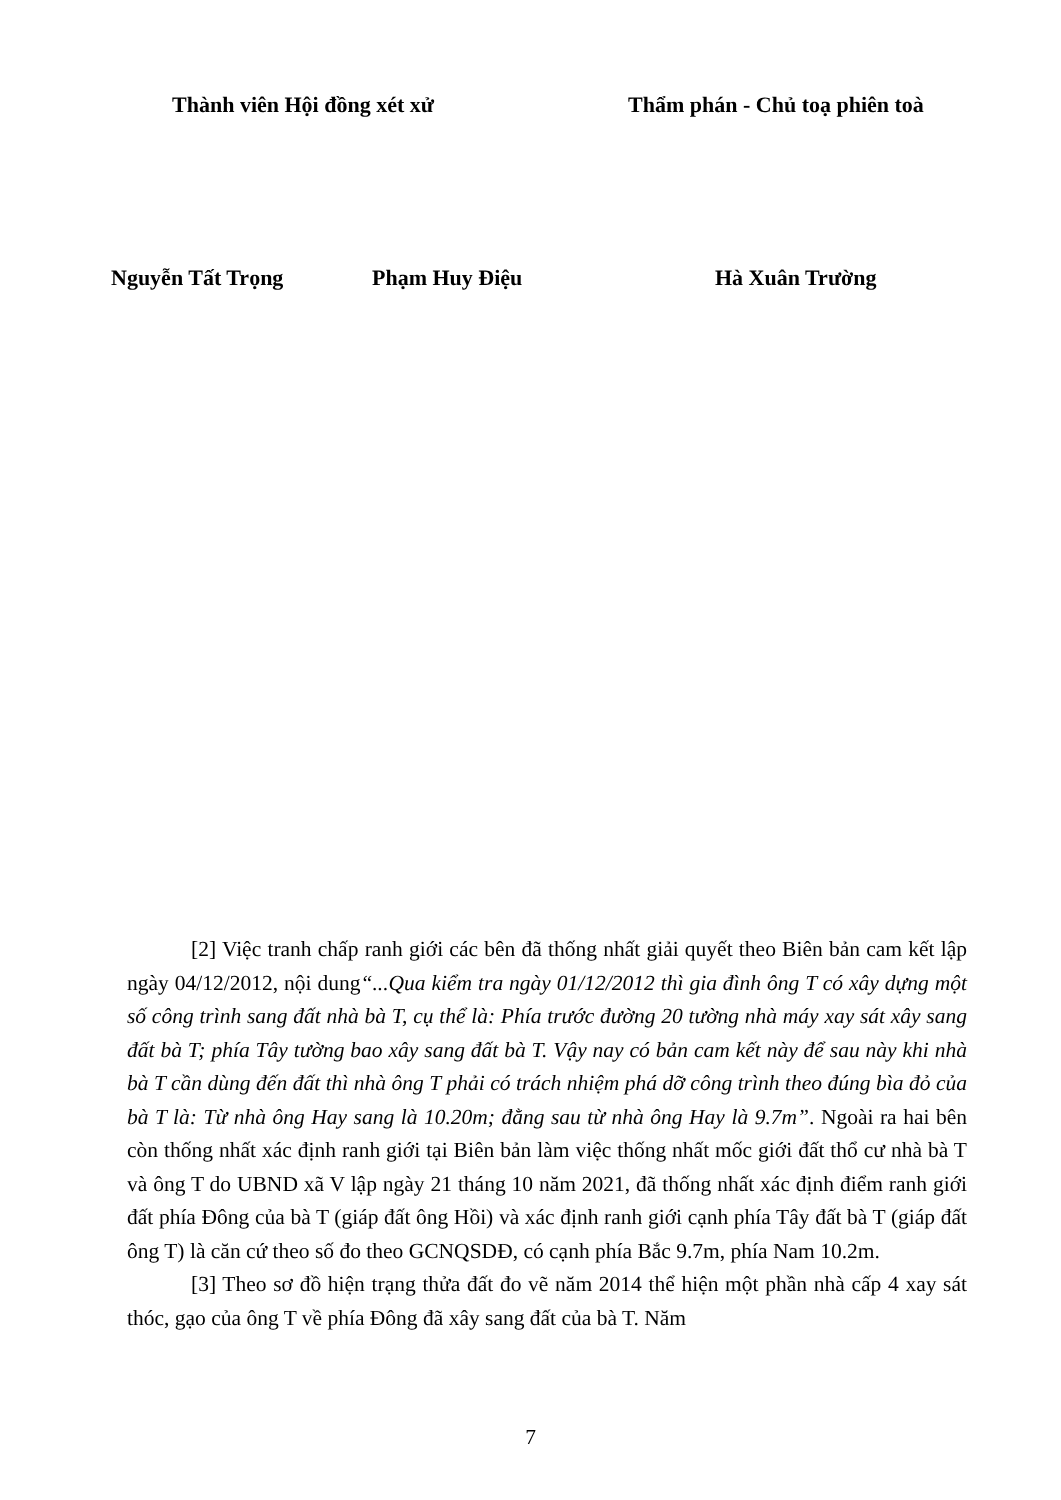Thành viên Hội đồng xét xử Thẩm phán - Chủ toạ phiên toà
Nguyễn Tất Trọng Phạm Huy Điệu Hà Xuân Trường
[2] Việc tranh chấp ranh giới các bên đã thống nhất giải quyết theo Biên bản cam kết lập ngày 04/12/2012, nội dung“...Qua kiểm tra ngày 01/12/2012 thì gia đình ông T có xây dựng một số công trình sang đất nhà bà T, cụ thể là: Phía trước đường 20 tường nhà máy xay sát xây sang đất bà T; phía Tây tường bao xây sang đất bà T. Vậy nay có bản cam kết này để sau này khi nhà bà T cần dùng đến đất thì nhà ông T phải có trách nhiệm phá dỡ công trình theo đúng bìa đỏ của bà T là: Từ nhà ông Hay sang là 10.20m; đằng sau từ nhà ông Hay là 9.7m”. Ngoài ra hai bên còn thống nhất xác định ranh giới tại Biên bản làm việc thống nhất mốc giới đất thổ cư nhà bà T và ông T do UBND xã V lập ngày 21 tháng 10 năm 2021, đã thống nhất xác định điểm ranh giới đất phía Đông của bà T (giáp đất ông Hồi) và xác định ranh giới cạnh phía Tây đất bà T (giáp đất ông T) là căn cứ theo số đo theo GCNQSDĐ, có cạnh phía Bắc 9.7m, phía Nam 10.2m.
[3] Theo sơ đồ hiện trạng thửa đất đo vẽ năm 2014 thể hiện một phần nhà cấp 4 xay sát thóc, gạo của ông T về phía Đông đã xây sang đất của bà T. Năm
7